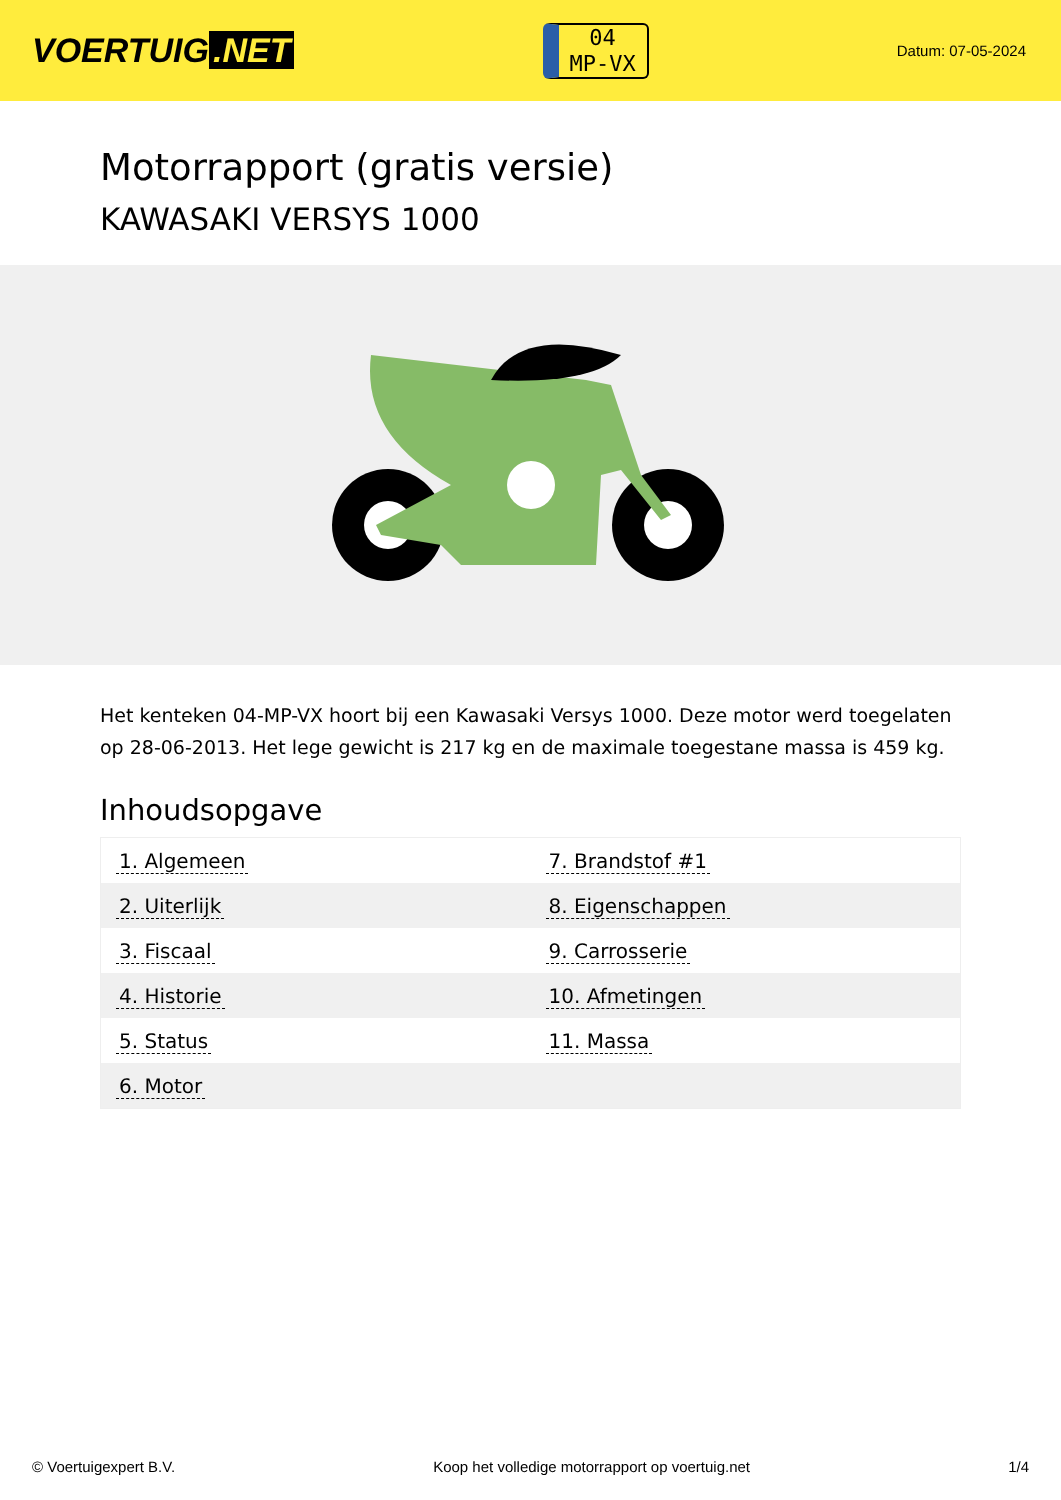VOERTUIG.NET
04
MP-VX
Datum: 07-05-2024
Motorrapport (gratis versie)
KAWASAKI VERSYS 1000
Het kenteken 04-MP-VX hoort bij een Kawasaki Versys 1000. Deze motor werd toegelaten op 28-06-2013. Het lege gewicht is 217 kg en de maximale toegestane massa is 459 kg.
Inhoudsopgave
| 1. Algemeen | 7. Brandstof #1 |
| 2. Uiterlijk | 8. Eigenschappen |
| 3. Fiscaal | 9. Carrosserie |
| 4. Historie | 10. Afmetingen |
| 5. Status | 11. Massa |
| 6. Motor | |
© Voertuigexpert B.V. Koop het volledige motorrapport op voertuig.net 1/4